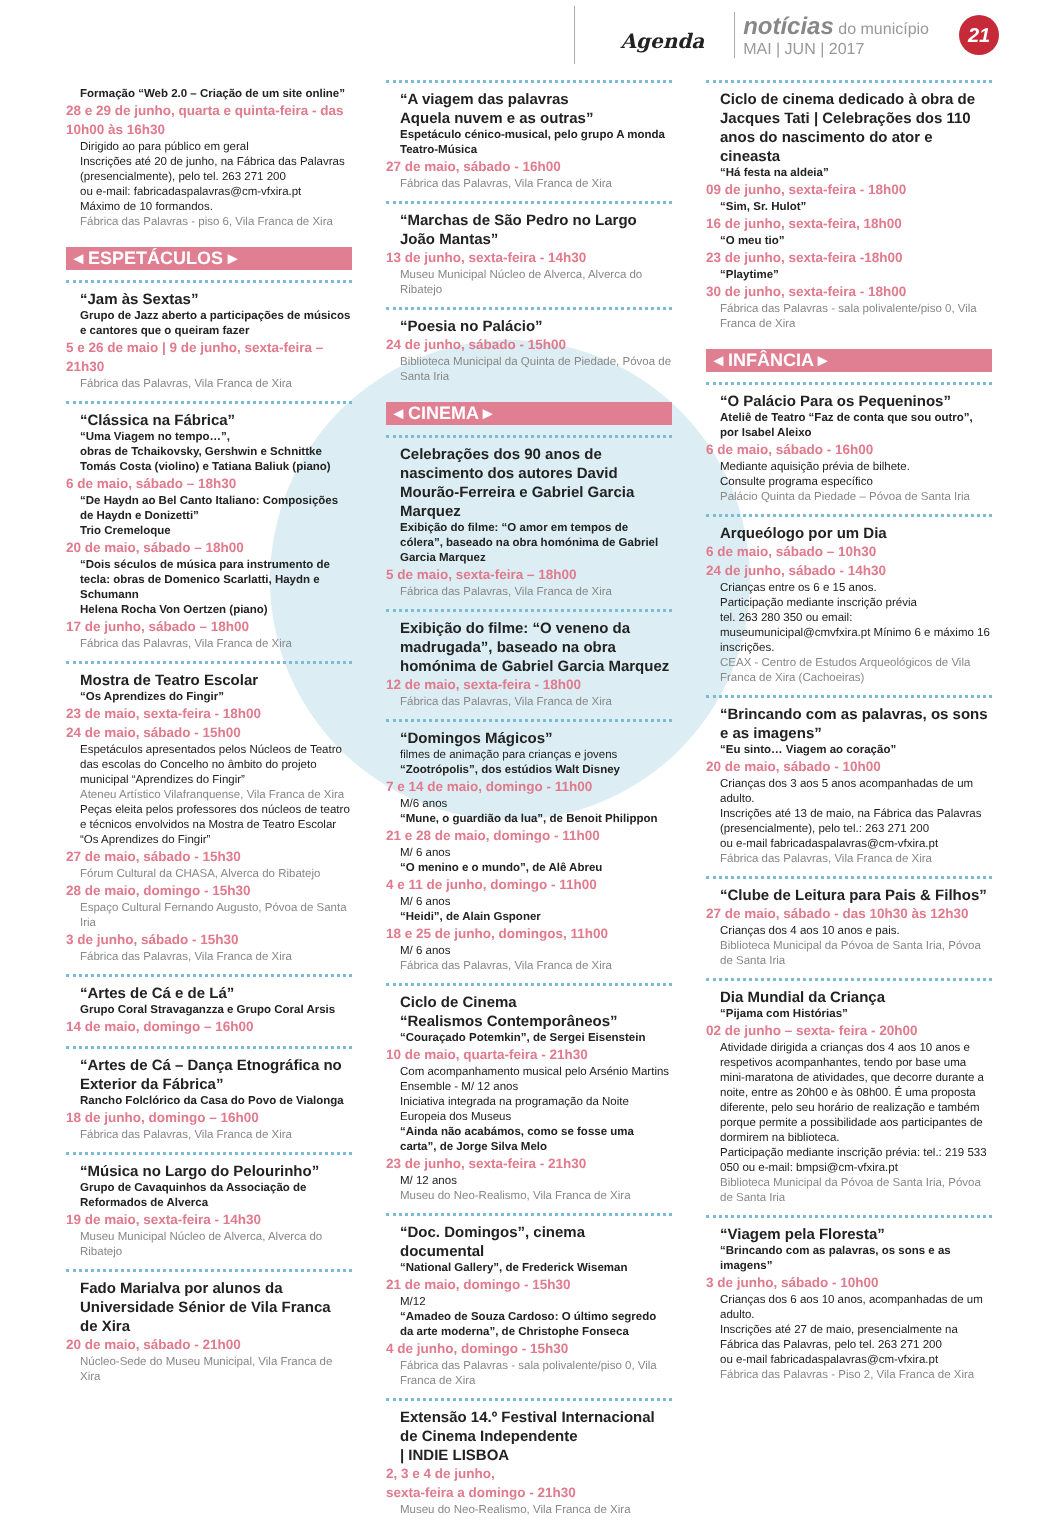Agenda
notícias do município
MAI | JUN | 2017
21
Formação “Web 2.0 – Criação de um site online”
28 e 29 de junho, quarta e quinta-feira - das 10h00 às 16h30
Dirigido ao para público em geral
Inscrições até 20 de junho, na Fábrica das Palavras (presencialmente), pelo tel. 263 271 200
ou e-mail: fabricadaspalavras@cm-vfxira.pt
Máximo de 10 formandos.
Fábrica das Palavras - piso 6, Vila Franca de Xira
◂ ESPETÁCULOS ▸
“Jam às Sextas”
Grupo de Jazz aberto a participações de músicos e cantores que o queiram fazer
5 e 26 de maio | 9 de junho, sexta-feira – 21h30
Fábrica das Palavras, Vila Franca de Xira
“Clássica na Fábrica”
“Uma Viagem no tempo…”,
obras de Tchaikovsky, Gershwin e Schnittke
Tomás Costa (violino) e Tatiana Baliuk (piano)
6 de maio, sábado – 18h30
“De Haydn ao Bel Canto Italiano: Composições de Haydn e Donizetti”
Trio Cremeloque
20 de maio, sábado – 18h00
“Dois séculos de música para instrumento de tecla: obras de Domenico Scarlatti, Haydn e Schumann
Helena Rocha Von Oertzen (piano)
17 de junho, sábado – 18h00
Fábrica das Palavras, Vila Franca de Xira
Mostra de Teatro Escolar
“Os Aprendizes do Fingir”
23 de maio, sexta-feira - 18h00
24 de maio, sábado - 15h00
Espetáculos apresentados pelos Núcleos de Teatro das escolas do Concelho no âmbito do projeto municipal “Aprendizes do Fingir”
Ateneu Artístico Vilafranquense, Vila Franca de Xira
Peças eleita pelos professores dos núcleos de teatro e técnicos envolvidos na Mostra de Teatro Escolar “Os Aprendizes do Fingir”
27 de maio, sábado - 15h30
Fórum Cultural da CHASA, Alverca do Ribatejo
28 de maio, domingo - 15h30
Espaço Cultural Fernando Augusto, Póvoa de Santa Iria
3 de junho, sábado - 15h30
Fábrica das Palavras, Vila Franca de Xira
“Artes de Cá e de Lá”
Grupo Coral Stravaganzza e Grupo Coral Arsis
14 de maio, domingo – 16h00
“Artes de Cá – Dança Etnográfica no Exterior da Fábrica”
Rancho Folclórico da Casa do Povo de Vialonga
18 de junho, domingo – 16h00
Fábrica das Palavras, Vila Franca de Xira
“Música no Largo do Pelourinho”
Grupo de Cavaquinhos da Associação de Reformados de Alverca
19 de maio, sexta-feira - 14h30
Museu Municipal Núcleo de Alverca, Alverca do Ribatejo
Fado Marialva por alunos da Universidade Sénior de Vila Franca de Xira
20 de maio, sábado - 21h00
Núcleo-Sede do Museu Municipal, Vila Franca de Xira
“A viagem das palavras
Aquela nuvem e as outras”
Espetáculo cénico-musical, pelo grupo A monda Teatro-Música
27 de maio, sábado - 16h00
Fábrica das Palavras, Vila Franca de Xira
“Marchas de São Pedro no Largo João Mantas”
13 de junho, sexta-feira - 14h30
Museu Municipal Núcleo de Alverca, Alverca do Ribatejo
“Poesia no Palácio”
24 de junho, sábado - 15h00
Biblioteca Municipal da Quinta de Piedade, Póvoa de Santa Iria
◂ CINEMA ▸
Celebrações dos 90 anos de nascimento dos autores David Mourão-Ferreira e Gabriel Garcia Marquez
Exibição do filme: “O amor em tempos de cólera”, baseado na obra homónima de Gabriel Garcia Marquez
5 de maio, sexta-feira – 18h00
Fábrica das Palavras, Vila Franca de Xira
Exibição do filme: “O veneno da madrugada”, baseado na obra homónima de Gabriel Garcia Marquez
12 de maio, sexta-feira - 18h00
Fábrica das Palavras, Vila Franca de Xira
“Domingos Mágicos”
filmes de animação para crianças e jovens
“Zootrópolis”, dos estúdios Walt Disney
7 e 14 de maio, domingo - 11h00
M/6 anos
“Mune, o guardião da lua”, de Benoit Philippon
21 e 28 de maio, domingo - 11h00
M/ 6 anos
“O menino e o mundo”, de Alê Abreu
4 e 11 de junho, domingo - 11h00
M/ 6 anos
“Heidi”, de Alain Gsponer
18 e 25 de junho, domingos, 11h00
M/ 6 anos
Fábrica das Palavras, Vila Franca de Xira
Ciclo de Cinema
“Realismos Contemporâneos”
“Couraçado Potemkin”, de Sergei Eisenstein
10 de maio, quarta-feira - 21h30
Com acompanhamento musical pelo Arsénio Martins Ensemble - M/ 12 anos
Iniciativa integrada na programação da Noite Europeia dos Museus
“Ainda não acabámos, como se fosse uma carta”, de Jorge Silva Melo
23 de junho, sexta-feira - 21h30
M/ 12 anos
Museu do Neo-Realismo, Vila Franca de Xira
“Doc. Domingos”, cinema documental
“National Gallery”, de Frederick Wiseman
21 de maio, domingo - 15h30
M/12
“Amadeo de Souza Cardoso: O último segredo da arte moderna”, de Christophe Fonseca
4 de junho, domingo - 15h30
Fábrica das Palavras - sala polivalente/piso 0, Vila Franca de Xira
Extensão 14.º Festival Internacional de Cinema Independente
| INDIE LISBOA
2, 3 e 4 de junho,
sexta-feira a domingo - 21h30
Museu do Neo-Realismo, Vila Franca de Xira
Ciclo de cinema dedicado à obra de Jacques Tati | Celebrações dos 110 anos do nascimento do ator e cineasta
“Há festa na aldeia”
09 de junho, sexta-feira - 18h00
“Sim, Sr. Hulot”
16 de junho, sexta-feira, 18h00
“O meu tio”
23 de junho, sexta-feira -18h00
“Playtime”
30 de junho, sexta-feira - 18h00
Fábrica das Palavras - sala polivalente/piso 0, Vila Franca de Xira
◂ INFÂNCIA ▸
“O Palácio Para os Pequeninos”
Ateliê de Teatro “Faz de conta que sou outro”, por Isabel Aleixo
6 de maio, sábado - 16h00
Mediante aquisição prévia de bilhete.
Consulte programa específico
Palácio Quinta da Piedade – Póvoa de Santa Iria
Arqueólogo por um Dia
6 de maio, sábado – 10h30
24 de junho, sábado - 14h30
Crianças entre os 6 e 15 anos.
Participação mediante inscrição prévia
tel. 263 280 350 ou email: museumunicipal@cmvfxira.pt Mínimo 6 e máximo 16 inscrições.
CEAX - Centro de Estudos Arqueológicos de Vila Franca de Xira (Cachoeiras)
“Brincando com as palavras, os sons e as imagens”
“Eu sinto… Viagem ao coração”
20 de maio, sábado - 10h00
Crianças dos 3 aos 5 anos acompanhadas de um adulto.
Inscrições até 13 de maio, na Fábrica das Palavras (presencialmente), pelo tel.: 263 271 200
ou e-mail fabricadaspalavras@cm-vfxira.pt
Fábrica das Palavras, Vila Franca de Xira
“Clube de Leitura para Pais & Filhos”
27 de maio, sábado - das 10h30 às 12h30
Crianças dos 4 aos 10 anos e pais.
Biblioteca Municipal da Póvoa de Santa Iria, Póvoa de Santa Iria
Dia Mundial da Criança
“Pijama com Histórias”
02 de junho – sexta- feira - 20h00
Atividade dirigida a crianças dos 4 aos 10 anos e respetivos acompanhantes, tendo por base uma mini-maratona de atividades, que decorre durante a noite, entre as 20h00 e às 08h00. É uma proposta diferente, pelo seu horário de realização e também porque permite a possibilidade aos participantes de dormirem na biblioteca.
Participação mediante inscrição prévia: tel.: 219 533 050 ou e-mail: bmpsi@cm-vfxira.pt
Biblioteca Municipal da Póvoa de Santa Iria, Póvoa de Santa Iria
“Viagem pela Floresta”
“Brincando com as palavras, os sons e as imagens”
3 de junho, sábado - 10h00
Crianças dos 6 aos 10 anos, acompanhadas de um adulto.
Inscrições até 27 de maio, presencialmente na Fábrica das Palavras, pelo tel. 263 271 200
ou e-mail fabricadaspalavras@cm-vfxira.pt
Fábrica das Palavras - Piso 2, Vila Franca de Xira